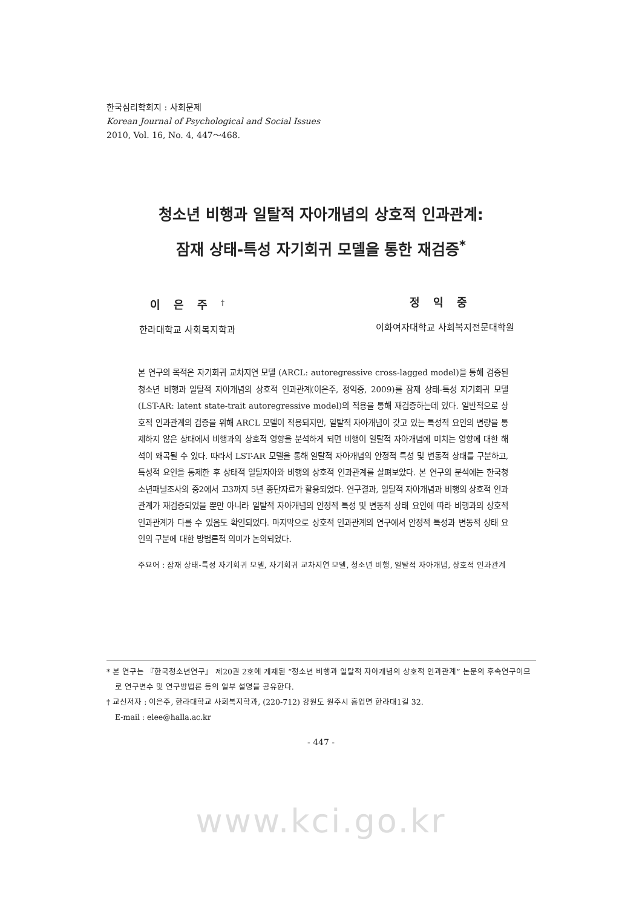한국심리학회지 : 사회문제
Korean Journal of Psychological and Social Issues
2010, Vol. 16, No. 4, 447～468.
청소년 비행과 일탈적 자아개념의 상호적 인과관계:
잠재 상태-특성 자기회귀 모델을 통한 재검증<sup>*</sup>
이은주<sup>†</sup>
한라대학교 사회복지학과
정익중
이화여자대학교 사회복지전문대학원
본 연구의 목적은 자기회귀 교차지연 모델 (ARCL: autoregressive cross-lagged model)을 통해 검증된 청소년 비행과 일탈적 자아개념의 상호적 인과관계(이은주, 정익중, 2009)를 잠재 상태-특성 자기회귀 모델 (LST-AR: latent state-trait autoregressive model)의 적용을 통해 재검증하는데 있다. 일반적으로 상호적 인과관계의 검증을 위해 ARCL 모델이 적용되지만, 일탈적 자아개념이 갖고 있는 특성적 요인의 변량을 통제하지 않은 상태에서 비행과의 상호적 영향을 분석하게 되면 비행이 일탈적 자아개념에 미치는 영향에 대한 해석이 왜곡될 수 있다. 따라서 LST-AR 모델을 통해 일탈적 자아개념의 안정적 특성 및 변동적 상태를 구분하고, 특성적 요인을 통제한 후 상태적 일탈자아와 비행의 상호적 인과관계를 살펴보았다. 본 연구의 분석에는 한국청소년패널조사의 중2에서 고3까지 5년 종단자료가 활용되었다. 연구결과, 일탈적 자아개념과 비행의 상호적 인과관계가 재검증되었을 뿐만 아니라 일탈적 자아개념의 안정적 특성 및 변동적 상태 요인에 따라 비행과의 상호적 인과관계가 다를 수 있음도 확인되었다. 마지막으로 상호적 인과관계의 연구에서 안정적 특성과 변동적 상태 요인의 구분에 대한 방법론적 의미가 논의되었다.
주요어 : 잠재 상태-특성 자기회귀 모델, 자기회귀 교차지연 모델, 청소년 비행, 일탈적 자아개념, 상호적 인과관계
* 본 연구는 『한국청소년연구』 제20권 2호에 게재된 “청소년 비행과 일탈적 자아개념의 상호적 인과관계” 논문의 후속연구이므로 연구변수 및 연구방법론 등의 일부 설명을 공유한다.
† 교신저자 : 이은주, 한라대학교 사회복지학과, (220-712) 강원도 원주시 흥업면 한라대1길 32.
E-mail : elee@halla.ac.kr
- 447 -
www.kci.go.kr